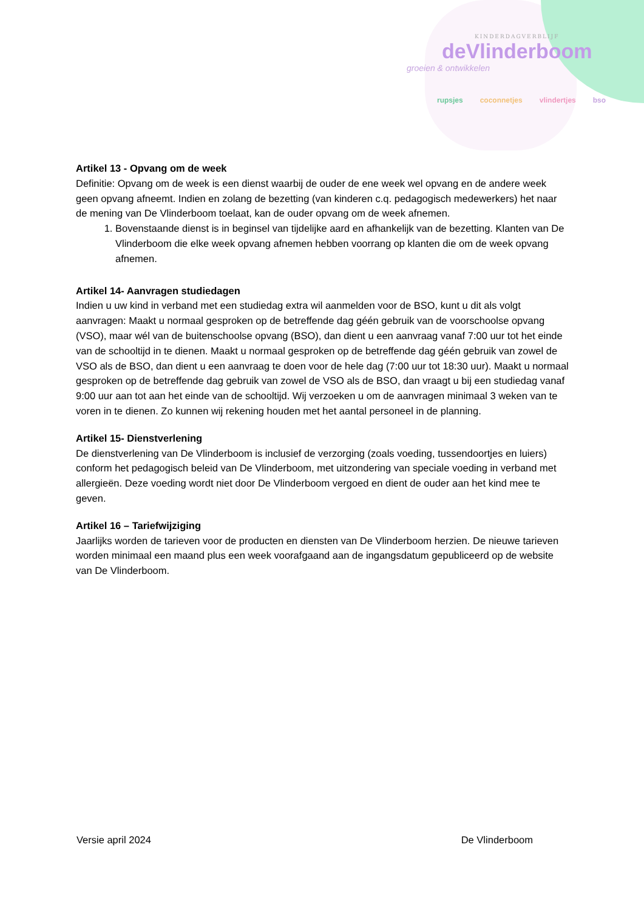KINDERDAGVERBLIJF
deVlinderboom
groeien & ontwikkelen
rupsjes coconnetjes vlindertjes bso
Artikel 13 - Opvang om de week
Definitie: Opvang om de week is een dienst waarbij de ouder de ene week wel opvang en de andere week geen opvang afneemt. Indien en zolang de bezetting (van kinderen c.q. pedagogisch medewerkers) het naar de mening van De Vlinderboom toelaat, kan de ouder opvang om de week afnemen.
1. Bovenstaande dienst is in beginsel van tijdelijke aard en afhankelijk van de bezetting. Klanten van De Vlinderboom die elke week opvang afnemen hebben voorrang op klanten die om de week opvang afnemen.
Artikel 14- Aanvragen studiedagen
Indien u uw kind in verband met een studiedag extra wil aanmelden voor de BSO, kunt u dit als volgt aanvragen: Maakt u normaal gesproken op de betreffende dag géén gebruik van de voorschoolse opvang (VSO), maar wél van de buitenschoolse opvang (BSO), dan dient u een aanvraag vanaf 7:00 uur tot het einde van de schooltijd in te dienen. Maakt u normaal gesproken op de betreffende dag géén gebruik van zowel de VSO als de BSO, dan dient u een aanvraag te doen voor de hele dag (7:00 uur tot 18:30 uur). Maakt u normaal gesproken op de betreffende dag gebruik van zowel de VSO als de BSO, dan vraagt u bij een studiedag vanaf 9:00 uur aan tot aan het einde van de schooltijd. Wij verzoeken u om de aanvragen minimaal 3 weken van te voren in te dienen. Zo kunnen wij rekening houden met het aantal personeel in de planning.
Artikel 15- Dienstverlening
De dienstverlening van De Vlinderboom is inclusief de verzorging (zoals voeding, tussendoortjes en luiers) conform het pedagogisch beleid van De Vlinderboom, met uitzondering van speciale voeding in verband met allergieën. Deze voeding wordt niet door De Vlinderboom vergoed en dient de ouder aan het kind mee te geven.
Artikel 16 – Tariefwijziging
Jaarlijks worden de tarieven voor de producten en diensten van De Vlinderboom herzien. De nieuwe tarieven worden minimaal een maand plus een week voorafgaand aan de ingangsdatum gepubliceerd op de website van De Vlinderboom.
Versie april 2024 De Vlinderboom